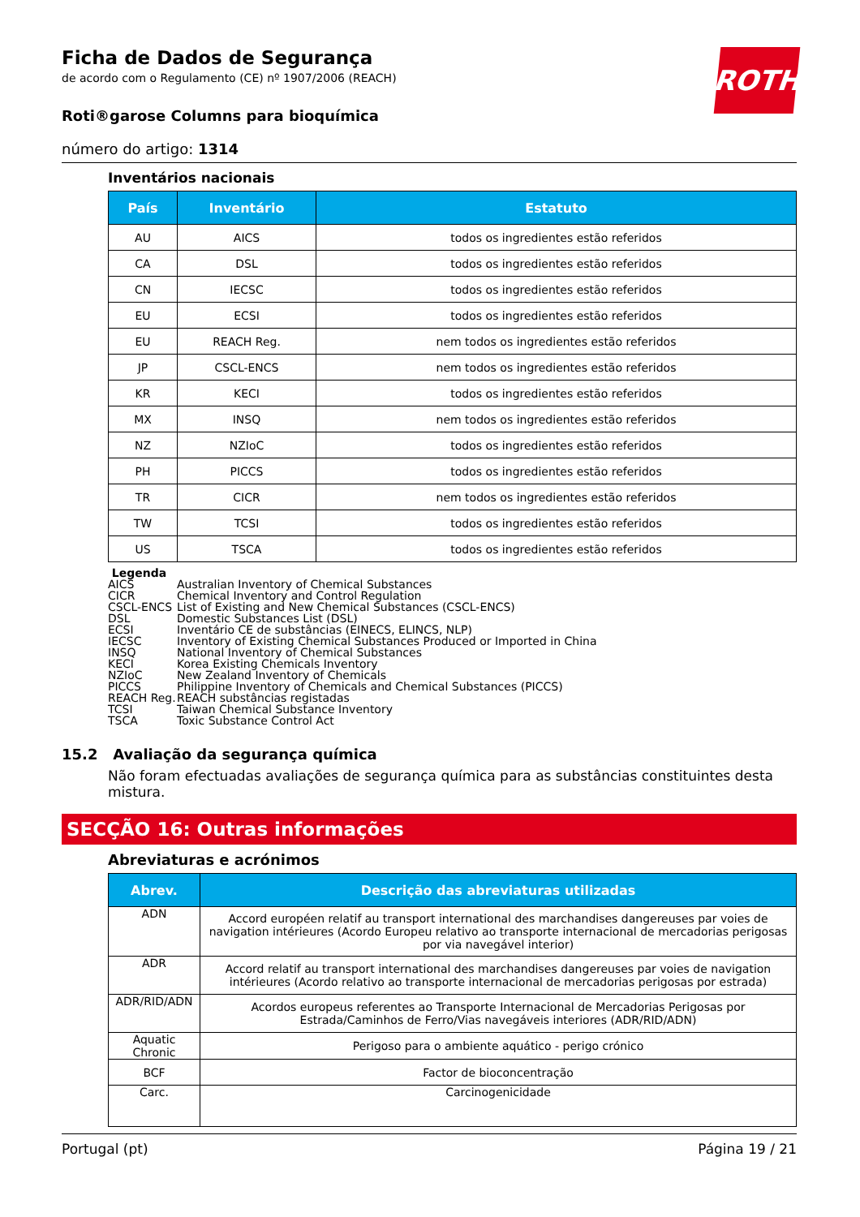ROTH
Ficha de Dados de Segurança
de acordo com o Regulamento (CE) nº 1907/2006 (REACH)
Roti®garose Columns para bioquímica
número do artigo: 1314
Inventários nacionais
| País | Inventário | Estatuto |
| --- | --- | --- |
| AU | AICS | todos os ingredientes estão referidos |
| CA | DSL | todos os ingredientes estão referidos |
| CN | IECSC | todos os ingredientes estão referidos |
| EU | ECSI | todos os ingredientes estão referidos |
| EU | REACH Reg. | nem todos os ingredientes estão referidos |
| JP | CSCL-ENCS | nem todos os ingredientes estão referidos |
| KR | KECI | todos os ingredientes estão referidos |
| MX | INSQ | nem todos os ingredientes estão referidos |
| NZ | NZIoC | todos os ingredientes estão referidos |
| PH | PICCS | todos os ingredientes estão referidos |
| TR | CICR | nem todos os ingredientes estão referidos |
| TW | TCSI | todos os ingredientes estão referidos |
| US | TSCA | todos os ingredientes estão referidos |
Legenda
AICS Australian Inventory of Chemical Substances
CICR Chemical Inventory and Control Regulation
CSCL-ENCS List of Existing and New Chemical Substances (CSCL-ENCS)
DSL Domestic Substances List (DSL)
ECSI Inventário CE de substâncias (EINECS, ELINCS, NLP)
IECSC Inventory of Existing Chemical Substances Produced or Imported in China
INSQ National Inventory of Chemical Substances
KECI Korea Existing Chemicals Inventory
NZIoC New Zealand Inventory of Chemicals
PICCS Philippine Inventory of Chemicals and Chemical Substances (PICCS)
REACH Reg. REACH substâncias registadas
TCSI Taiwan Chemical Substance Inventory
TSCA Toxic Substance Control Act
15.2 Avaliação da segurança química
Não foram efectuadas avaliações de segurança química para as substâncias constituintes desta mistura.
SECÇÃO 16: Outras informações
Abreviaturas e acrónimos
| Abrev. | Descrição das abreviaturas utilizadas |
| --- | --- |
| ADN | Accord européen relatif au transport international des marchandises dangereuses par voies de navigation intérieures (Acordo Europeu relativo ao transporte internacional de mercadorias perigosas por via navegável interior) |
| ADR | Accord relatif au transport international des marchandises dangereuses par voies de navigation intérieures (Acordo relativo ao transporte internacional de mercadorias perigosas por estrada) |
| ADR/RID/ADN | Acordos europeus referentes ao Transporte Internacional de Mercadorias Perigosas por Estrada/Caminhos de Ferro/Vias navegáveis interiores (ADR/RID/ADN) |
| Aquatic Chronic | Perigoso para o ambiente aquático - perigo crónico |
| BCF | Factor de bioconcentração |
| Carc. | Carcinogenicidade |
Portugal (pt) Página 19 / 21